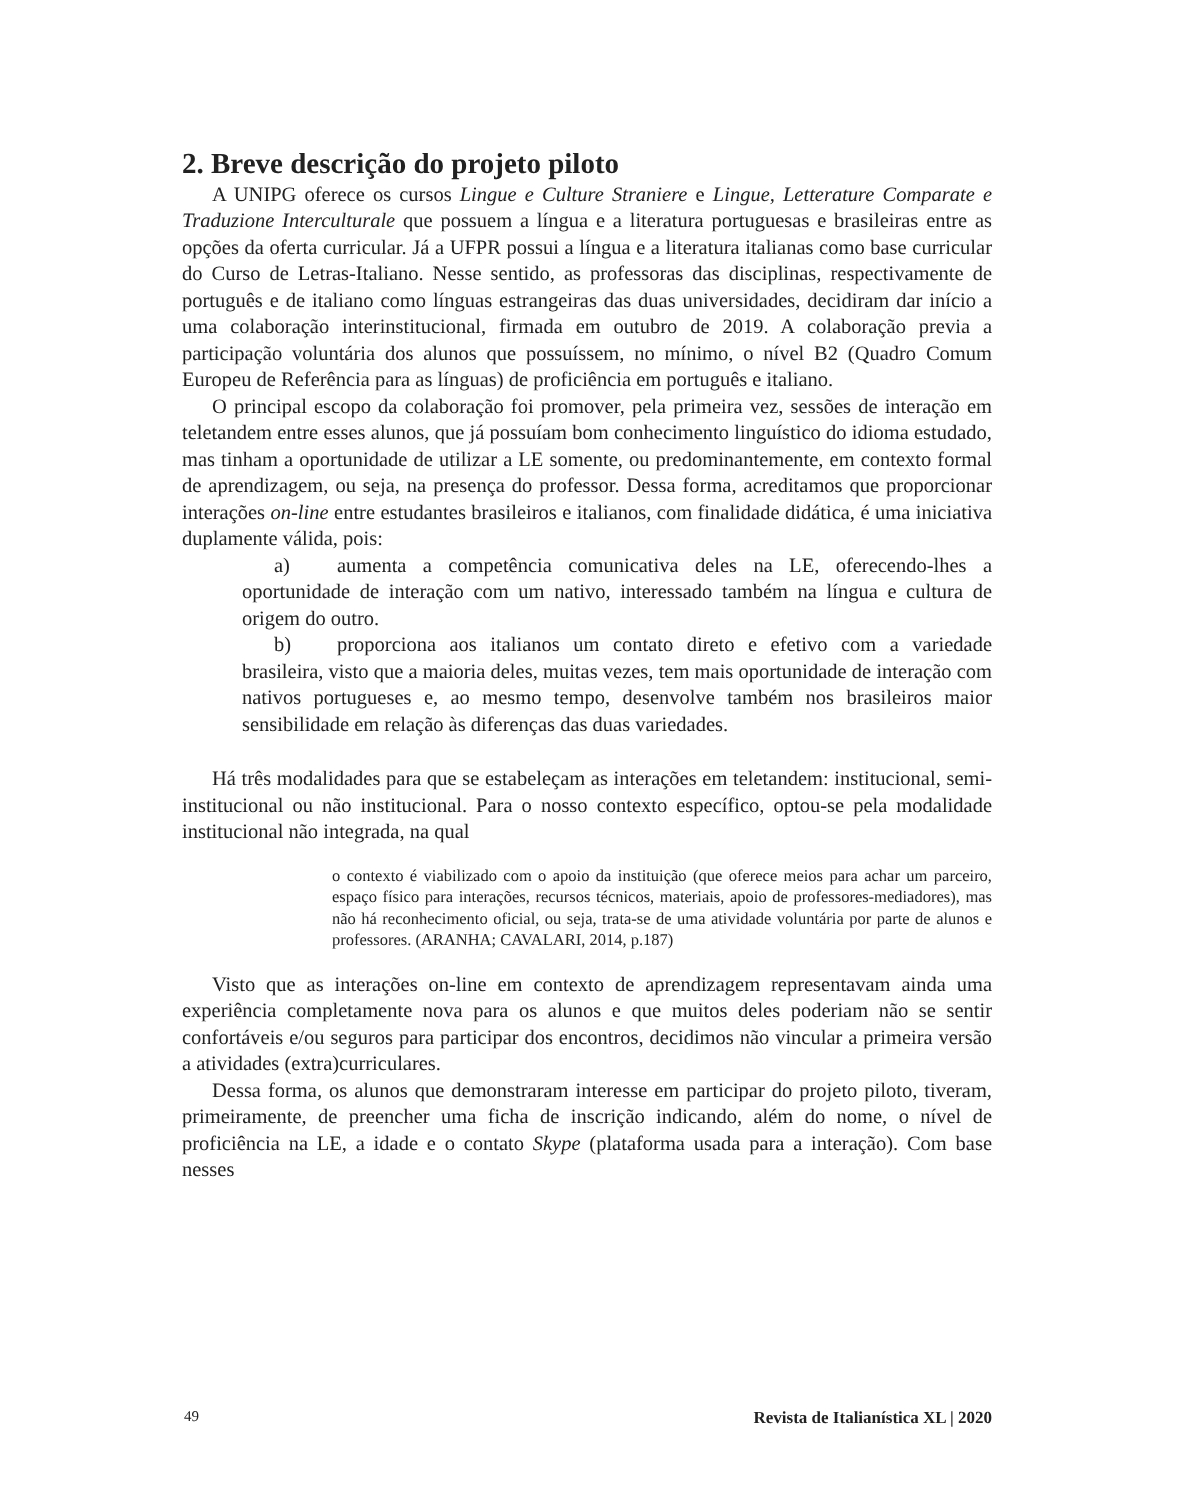2. Breve descrição do projeto piloto
A UNIPG oferece os cursos Lingue e Culture Straniere e Lingue, Letterature Comparate e Traduzione Interculturale que possuem a língua e a literatura portuguesas e brasileiras entre as opções da oferta curricular. Já a UFPR possui a língua e a literatura italianas como base curricular do Curso de Letras-Italiano. Nesse sentido, as professoras das disciplinas, respectivamente de português e de italiano como línguas estrangeiras das duas universidades, decidiram dar início a uma colaboração interinstitucional, firmada em outubro de 2019. A colaboração previa a participação voluntária dos alunos que possuíssem, no mínimo, o nível B2 (Quadro Comum Europeu de Referência para as línguas) de proficiência em português e italiano.
O principal escopo da colaboração foi promover, pela primeira vez, sessões de interação em teletandem entre esses alunos, que já possuíam bom conhecimento linguístico do idioma estudado, mas tinham a oportunidade de utilizar a LE somente, ou predominantemente, em contexto formal de aprendizagem, ou seja, na presença do professor. Dessa forma, acreditamos que proporcionar interações on-line entre estudantes brasileiros e italianos, com finalidade didática, é uma iniciativa duplamente válida, pois:
a) aumenta a competência comunicativa deles na LE, oferecendo-lhes a oportunidade de interação com um nativo, interessado também na língua e cultura de origem do outro.
b) proporciona aos italianos um contato direto e efetivo com a variedade brasileira, visto que a maioria deles, muitas vezes, tem mais oportunidade de interação com nativos portugueses e, ao mesmo tempo, desenvolve também nos brasileiros maior sensibilidade em relação às diferenças das duas variedades.
Há três modalidades para que se estabeleçam as interações em teletandem: institucional, semi-institucional ou não institucional. Para o nosso contexto específico, optou-se pela modalidade institucional não integrada, na qual
o contexto é viabilizado com o apoio da instituição (que oferece meios para achar um parceiro, espaço físico para interações, recursos técnicos, materiais, apoio de professores-mediadores), mas não há reconhecimento oficial, ou seja, trata-se de uma atividade voluntária por parte de alunos e professores. (ARANHA; CAVALARI, 2014, p.187)
Visto que as interações on-line em contexto de aprendizagem representavam ainda uma experiência completamente nova para os alunos e que muitos deles poderiam não se sentir confortáveis e/ou seguros para participar dos encontros, decidimos não vincular a primeira versão a atividades (extra)curriculares.
Dessa forma, os alunos que demonstraram interesse em participar do projeto piloto, tiveram, primeiramente, de preencher uma ficha de inscrição indicando, além do nome, o nível de proficiência na LE, a idade e o contato Skype (plataforma usada para a interação). Com base nesses
49 Revista de Italianística XL | 2020